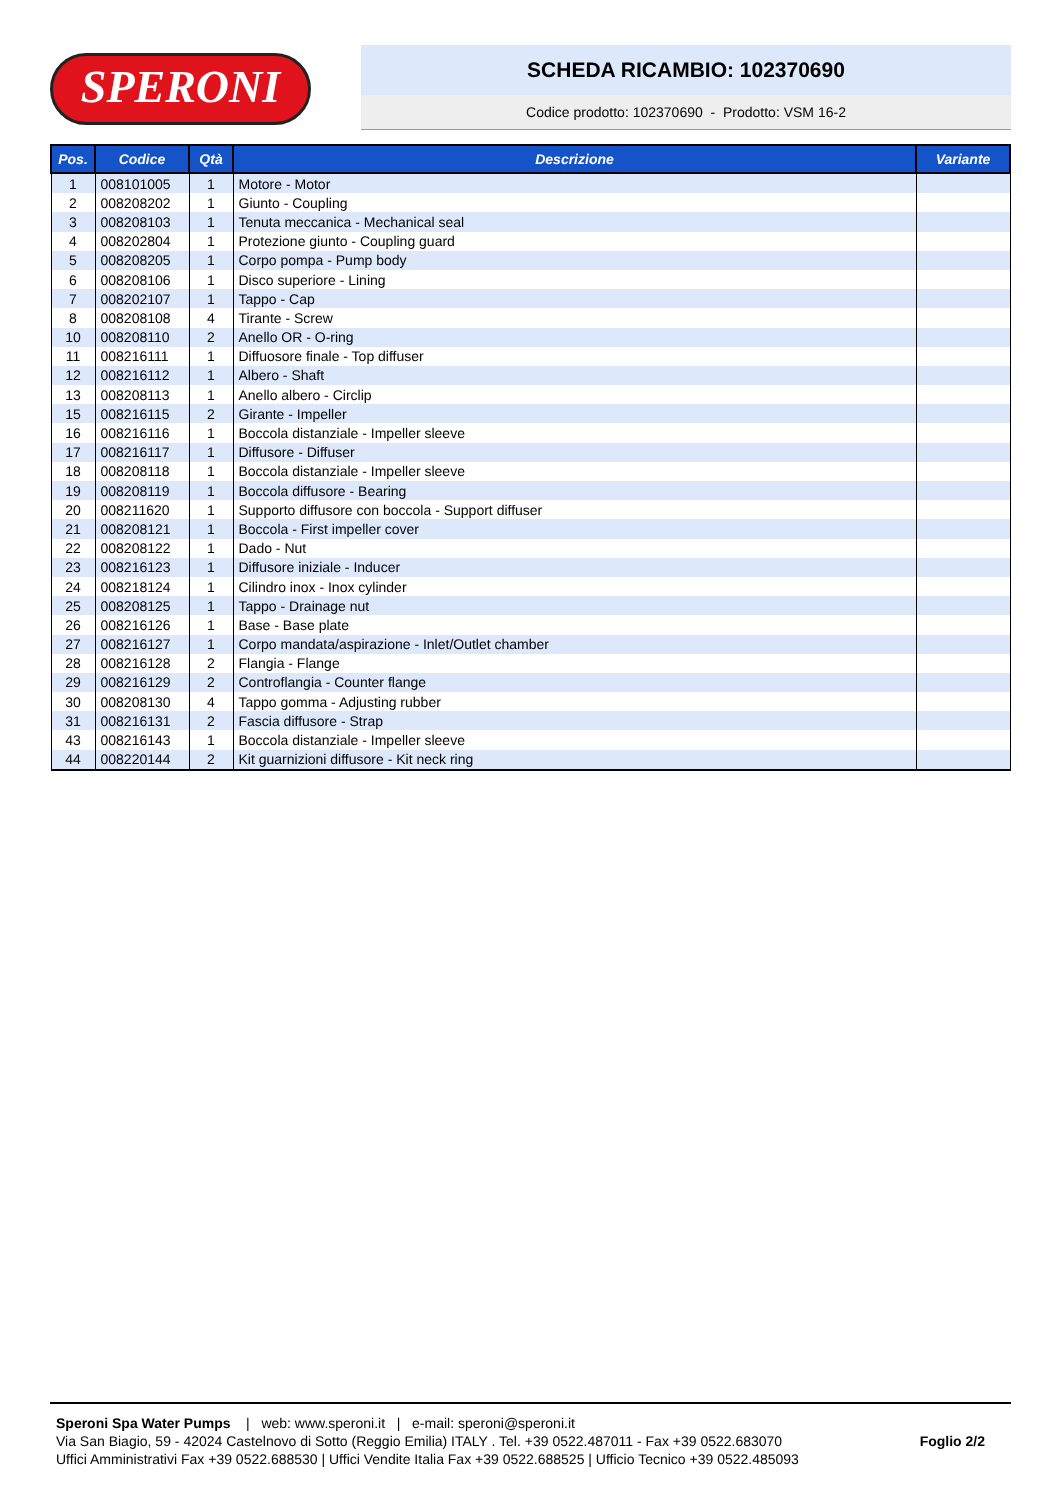SPERONI
SCHEDA RICAMBIO: 102370690
Codice prodotto: 102370690 - Prodotto: VSM 16-2
| Pos. | Codice | Qtà | Descrizione | Variante |
| --- | --- | --- | --- | --- |
| 1 | 008101005 | 1 | Motore - Motor | |
| 2 | 008208202 | 1 | Giunto - Coupling | |
| 3 | 008208103 | 1 | Tenuta meccanica - Mechanical seal | |
| 4 | 008202804 | 1 | Protezione giunto - Coupling guard | |
| 5 | 008208205 | 1 | Corpo pompa - Pump body | |
| 6 | 008208106 | 1 | Disco superiore - Lining | |
| 7 | 008202107 | 1 | Tappo - Cap | |
| 8 | 008208108 | 4 | Tirante - Screw | |
| 10 | 008208110 | 2 | Anello OR - O-ring | |
| 11 | 008216111 | 1 | Diffuosore finale - Top diffuser | |
| 12 | 008216112 | 1 | Albero - Shaft | |
| 13 | 008208113 | 1 | Anello albero - Circlip | |
| 15 | 008216115 | 2 | Girante - Impeller | |
| 16 | 008216116 | 1 | Boccola distanziale - Impeller sleeve | |
| 17 | 008216117 | 1 | Diffusore - Diffuser | |
| 18 | 008208118 | 1 | Boccola distanziale - Impeller sleeve | |
| 19 | 008208119 | 1 | Boccola diffusore - Bearing | |
| 20 | 008211620 | 1 | Supporto diffusore con boccola - Support diffuser | |
| 21 | 008208121 | 1 | Boccola - First impeller cover | |
| 22 | 008208122 | 1 | Dado - Nut | |
| 23 | 008216123 | 1 | Diffusore iniziale - Inducer | |
| 24 | 008218124 | 1 | Cilindro inox - Inox cylinder | |
| 25 | 008208125 | 1 | Tappo - Drainage nut | |
| 26 | 008216126 | 1 | Base - Base plate | |
| 27 | 008216127 | 1 | Corpo mandata/aspirazione - Inlet/Outlet chamber | |
| 28 | 008216128 | 2 | Flangia - Flange | |
| 29 | 008216129 | 2 | Controflangia - Counter flange | |
| 30 | 008208130 | 4 | Tappo gomma - Adjusting rubber | |
| 31 | 008216131 | 2 | Fascia diffusore - Strap | |
| 43 | 008216143 | 1 | Boccola distanziale - Impeller sleeve | |
| 44 | 008220144 | 2 | Kit guarnizioni diffusore - Kit neck ring | |
Speroni Spa Water Pumps | web: www.speroni.it | e-mail: speroni@speroni.it
Via San Biagio, 59 - 42024 Castelnovo di Sotto (Reggio Emilia) ITALY . Tel. +39 0522.487011 - Fax +39 0522.683070
Uffici Amministrativi Fax +39 0522.688530 | Uffici Vendite Italia Fax +39 0522.688525 | Ufficio Tecnico +39 0522.485093
Foglio 2/2